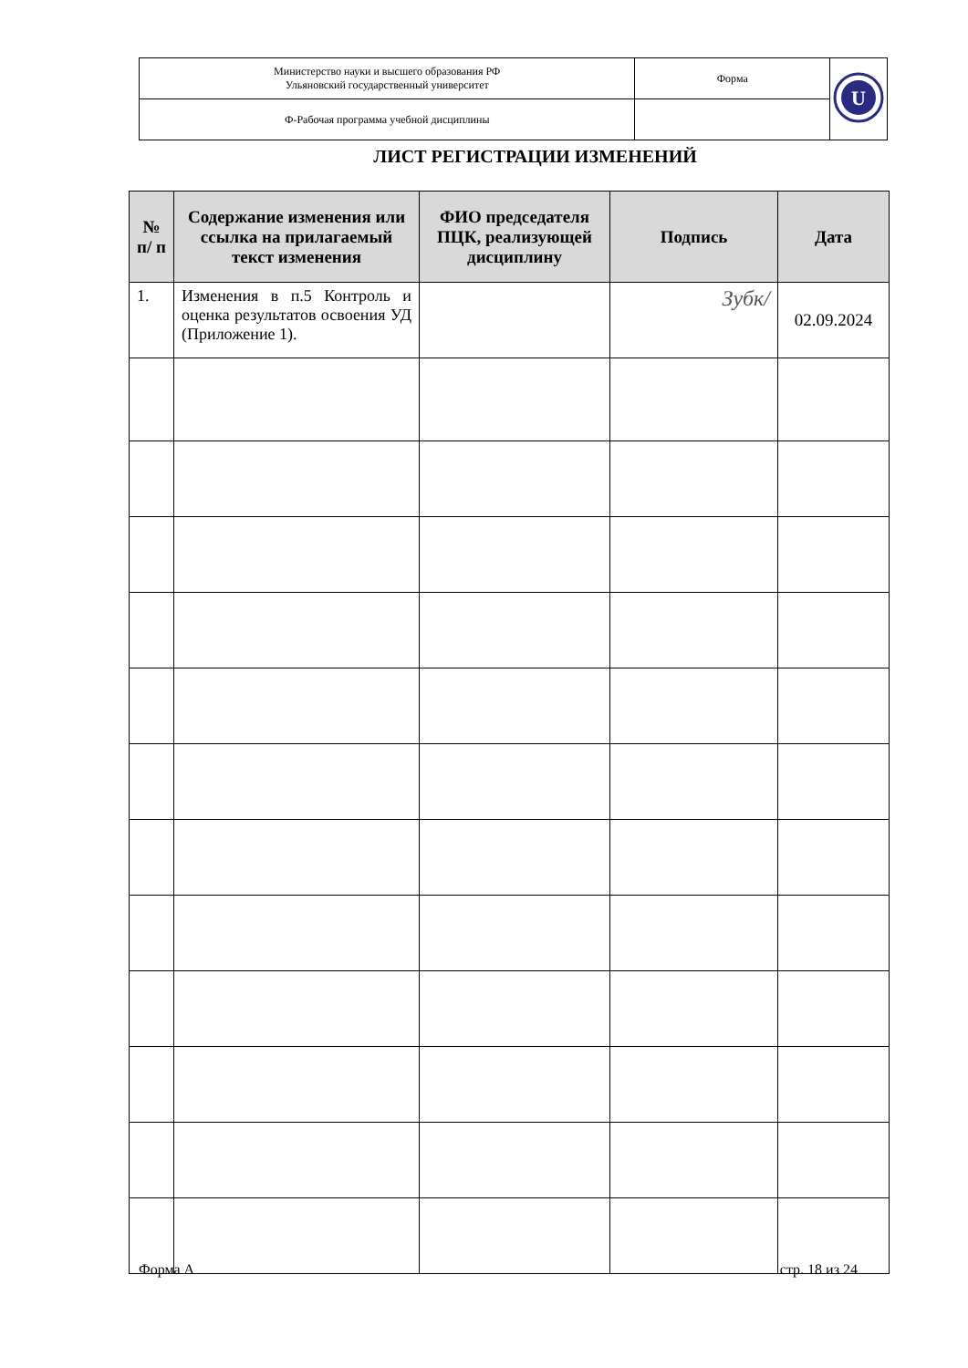| Министерство науки и высшего образования РФ Ульяновский государственный университет | Форма | U |
| Ф-Рабочая программа учебной дисциплины | | |
ЛИСТ РЕГИСТРАЦИИ ИЗМЕНЕНИЙ
| № п/ п | Содержание изменения или ссылка на прилагаемый текст изменения | ФИО председателя ПЦК, реализующей дисциплину | Подпись | Дата |
| --- | --- | --- | --- | --- |
| 1. | Изменения в п.5 Контроль и оценка результатов освоения УД (Приложение 1). | | Зубк/ | 02.09.2024 |
Форма А стр. 18 из 24